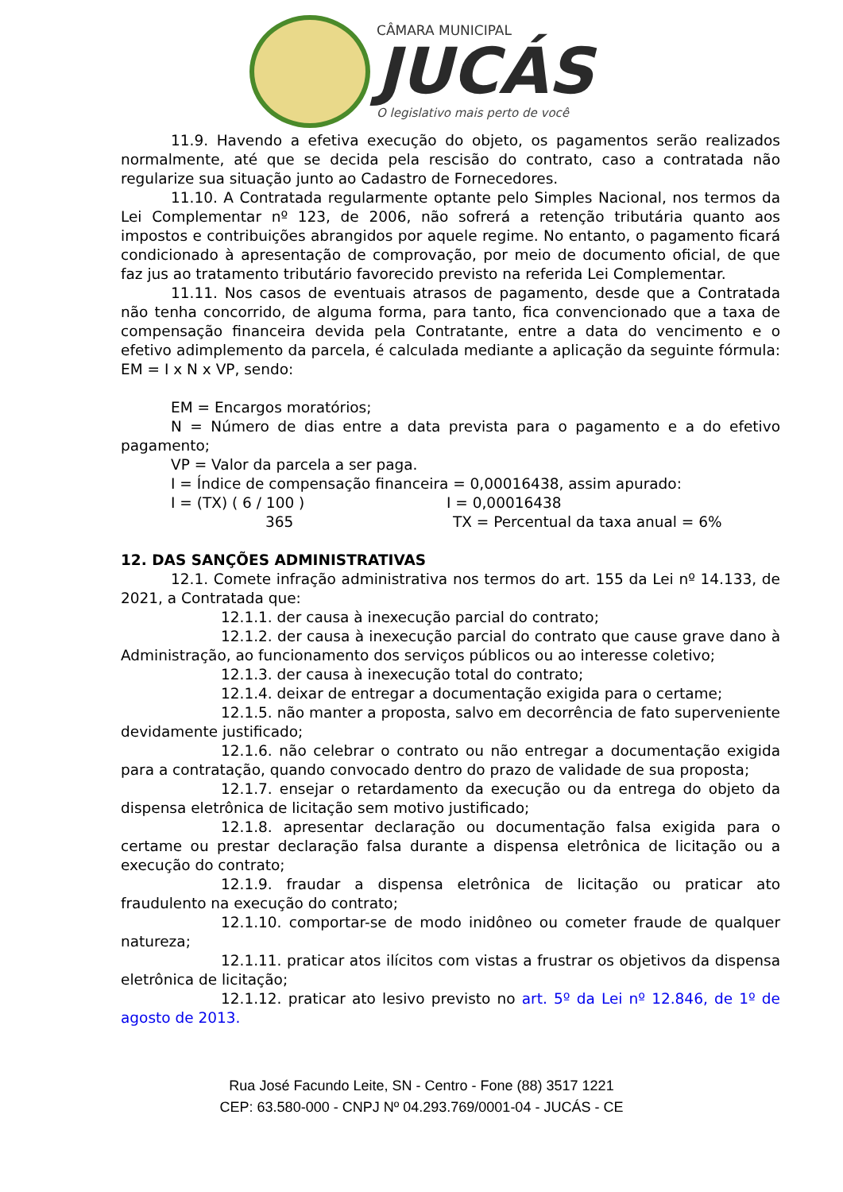CÂMARA MUNICIPAL
JUCÁS
O legislativo mais perto de você
11.9. Havendo a efetiva execução do objeto, os pagamentos serão realizados normalmente, até que se decida pela rescisão do contrato, caso a contratada não regularize sua situação junto ao Cadastro de Fornecedores.
11.10. A Contratada regularmente optante pelo Simples Nacional, nos termos da Lei Complementar nº 123, de 2006, não sofrerá a retenção tributária quanto aos impostos e contribuições abrangidos por aquele regime. No entanto, o pagamento ficará condicionado à apresentação de comprovação, por meio de documento oficial, de que faz jus ao tratamento tributário favorecido previsto na referida Lei Complementar.
11.11. Nos casos de eventuais atrasos de pagamento, desde que a Contratada não tenha concorrido, de alguma forma, para tanto, fica convencionado que a taxa de compensação financeira devida pela Contratante, entre a data do vencimento e o efetivo adimplemento da parcela, é calculada mediante a aplicação da seguinte fórmula: EM = I x N x VP, sendo:
EM = Encargos moratórios;
N = Número de dias entre a data prevista para o pagamento e a do efetivo pagamento;
VP = Valor da parcela a ser paga.
I = Índice de compensação financeira = 0,00016438, assim apurado:
I = (TX) ( 6 / 100 ) I = 0,00016438
365 TX = Percentual da taxa anual = 6%
12. DAS SANÇÕES ADMINISTRATIVAS
12.1. Comete infração administrativa nos termos do art. 155 da Lei nº 14.133, de 2021, a Contratada que:
12.1.1. der causa à inexecução parcial do contrato;
12.1.2. der causa à inexecução parcial do contrato que cause grave dano à Administração, ao funcionamento dos serviços públicos ou ao interesse coletivo;
12.1.3. der causa à inexecução total do contrato;
12.1.4. deixar de entregar a documentação exigida para o certame;
12.1.5. não manter a proposta, salvo em decorrência de fato superveniente devidamente justificado;
12.1.6. não celebrar o contrato ou não entregar a documentação exigida para a contratação, quando convocado dentro do prazo de validade de sua proposta;
12.1.7. ensejar o retardamento da execução ou da entrega do objeto da dispensa eletrônica de licitação sem motivo justificado;
12.1.8. apresentar declaração ou documentação falsa exigida para o certame ou prestar declaração falsa durante a dispensa eletrônica de licitação ou a execução do contrato;
12.1.9. fraudar a dispensa eletrônica de licitação ou praticar ato fraudulento na execução do contrato;
12.1.10. comportar-se de modo inidôneo ou cometer fraude de qualquer natureza;
12.1.11. praticar atos ilícitos com vistas a frustrar os objetivos da dispensa eletrônica de licitação;
12.1.12. praticar ato lesivo previsto no art. 5º da Lei nº 12.846, de 1º de agosto de 2013.
Rua José Facundo Leite, SN - Centro - Fone (88) 3517 1221
CEP: 63.580-000 - CNPJ Nº 04.293.769/0001-04 - JUCÁS - CE